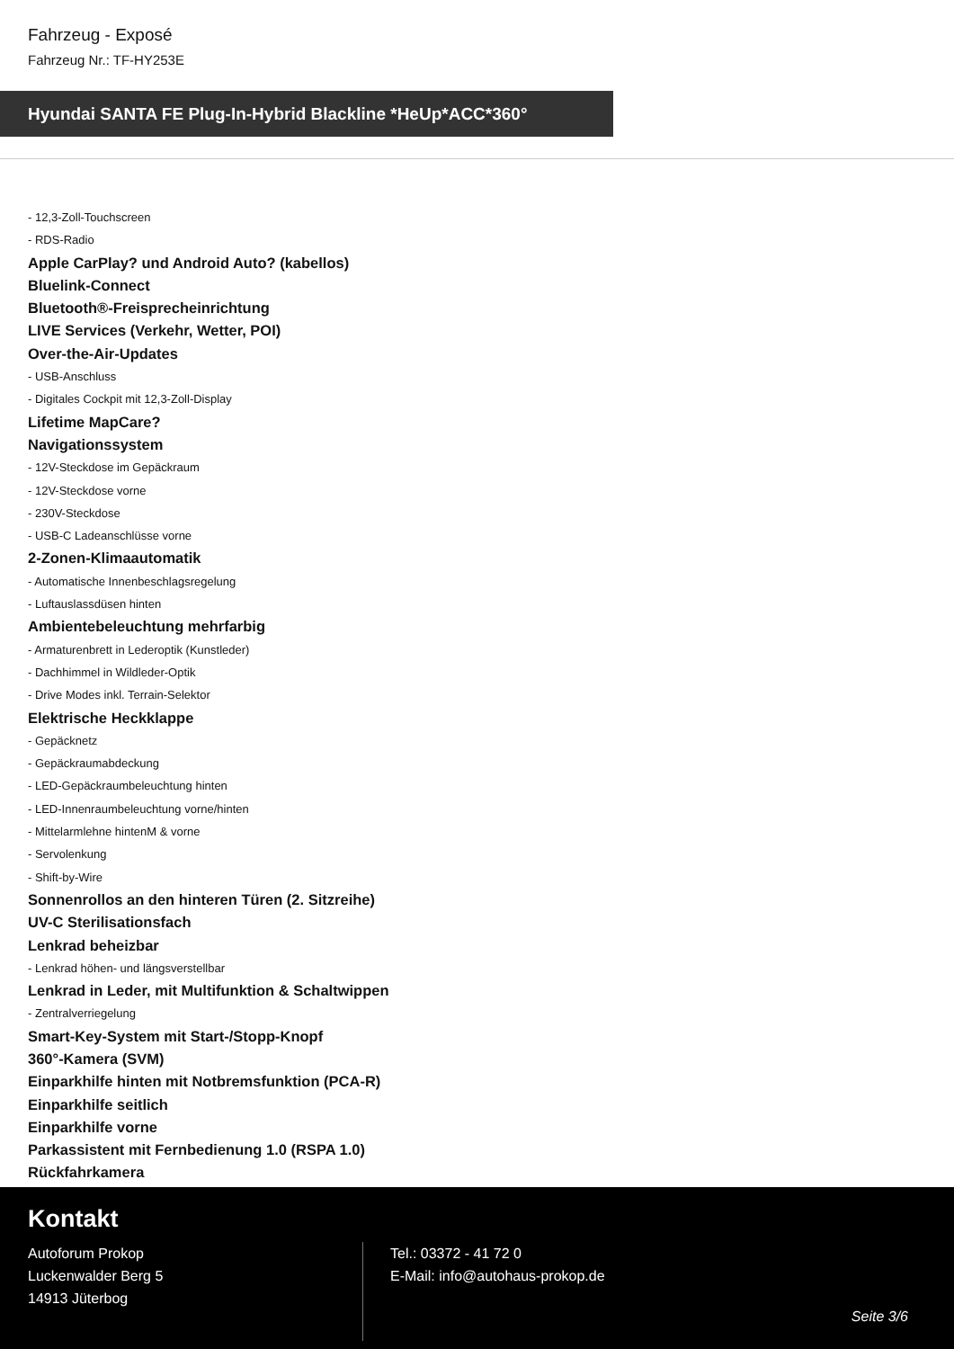Fahrzeug - Exposé
Fahrzeug Nr.: TF-HY253E
Hyundai SANTA FE Plug-In-Hybrid Blackline *HeUp*ACC*360°
- 12,3-Zoll-Touchscreen
- RDS-Radio
Apple CarPlay? und Android Auto? (kabellos)
Bluelink-Connect
Bluetooth®-Freisprecheinrichtung
LIVE Services (Verkehr, Wetter, POI)
Over-the-Air-Updates
- USB-Anschluss
- Digitales Cockpit mit 12,3-Zoll-Display
Lifetime MapCare?
Navigationssystem
- 12V-Steckdose im Gepäckraum
- 12V-Steckdose vorne
- 230V-Steckdose
- USB-C Ladeanschlüsse vorne
2-Zonen-Klimaautomatik
- Automatische Innenbeschlagsregelung
- Luftauslassdüsen hinten
Ambientebeleuchtung mehrfarbig
- Armaturenbrett in Lederoptik (Kunstleder)
- Dachhimmel in Wildleder-Optik
- Drive Modes inkl. Terrain-Selektor
Elektrische Heckklappe
- Gepäcknetz
- Gepäckraumabdeckung
- LED-Gepäckraumbeleuchtung hinten
- LED-Innenraumbeleuchtung vorne/hinten
- Mittelarmlehne hintenM & vorne
- Servolenkung
- Shift-by-Wire
Sonnenrollos an den hinteren Türen (2. Sitzreihe)
UV-C Sterilisationsfach
Lenkrad beheizbar
- Lenkrad höhen- und längsverstellbar
Lenkrad in Leder, mit Multifunktion & Schaltwippen
- Zentralverriegelung
Smart-Key-System mit Start-/Stopp-Knopf
360°-Kamera (SVM)
Einparkhilfe hinten mit Notbremsfunktion (PCA-R)
Einparkhilfe seitlich
Einparkhilfe vorne
Parkassistent mit Fernbedienung 1.0 (RSPA 1.0)
Rückfahrkamera
Kontakt
Autoforum Prokop
Luckenwalder Berg 5
14913 Jüterbog
Tel.: 03372 - 41 72 0
E-Mail: info@autohaus-prokop.de
Seite 3/6